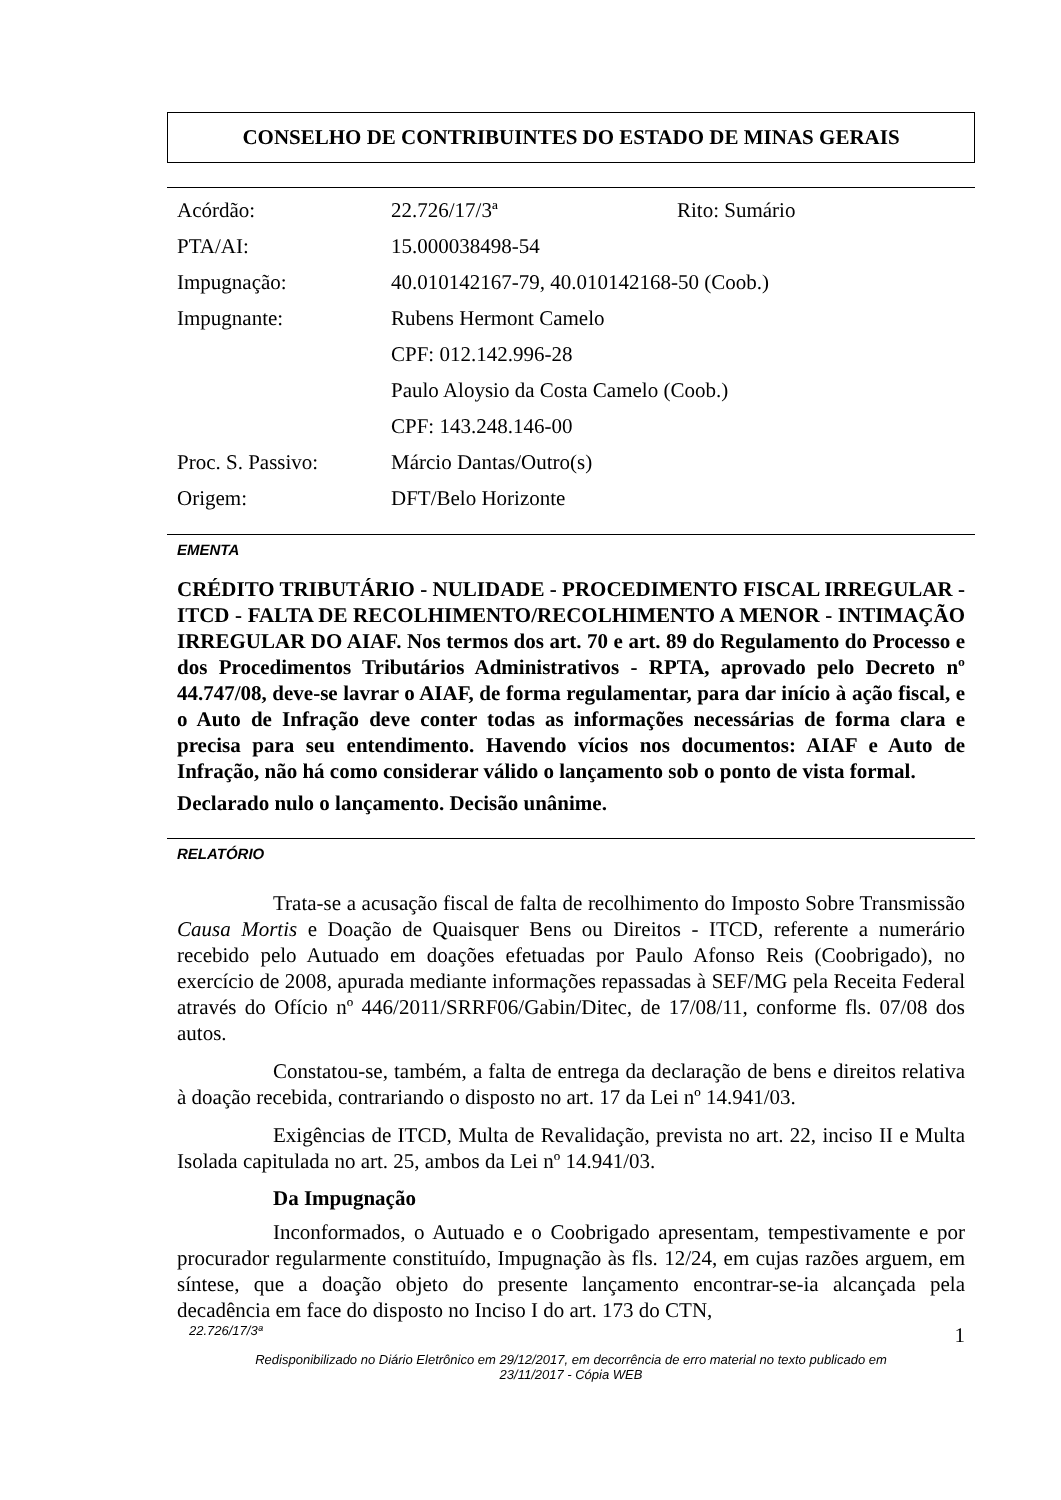CONSELHO DE CONTRIBUINTES DO ESTADO DE MINAS GERAIS
| Acórdão: | 22.726/17/3ª | Rito: Sumário |
| PTA/AI: | 15.000038498-54 | |
| Impugnação: | 40.010142167-79, 40.010142168-50 (Coob.) | |
| Impugnante: | Rubens Hermont Camelo | |
| | CPF: 012.142.996-28 | |
| | Paulo Aloysio da Costa Camelo (Coob.) | |
| | CPF: 143.248.146-00 | |
| Proc. S. Passivo: | Márcio Dantas/Outro(s) | |
| Origem: | DFT/Belo Horizonte | |
EMENTA
CRÉDITO TRIBUTÁRIO - NULIDADE - PROCEDIMENTO FISCAL IRREGULAR - ITCD - FALTA DE RECOLHIMENTO/RECOLHIMENTO A MENOR - INTIMAÇÃO IRREGULAR DO AIAF. Nos termos dos art. 70 e art. 89 do Regulamento do Processo e dos Procedimentos Tributários Administrativos - RPTA, aprovado pelo Decreto nº 44.747/08, deve-se lavrar o AIAF, de forma regulamentar, para dar início à ação fiscal, e o Auto de Infração deve conter todas as informações necessárias de forma clara e precisa para seu entendimento. Havendo vícios nos documentos: AIAF e Auto de Infração, não há como considerar válido o lançamento sob o ponto de vista formal.
Declarado nulo o lançamento. Decisão unânime.
RELATÓRIO
Trata-se a acusação fiscal de falta de recolhimento do Imposto Sobre Transmissão Causa Mortis e Doação de Quaisquer Bens ou Direitos - ITCD, referente a numerário recebido pelo Autuado em doações efetuadas por Paulo Afonso Reis (Coobrigado), no exercício de 2008, apurada mediante informações repassadas à SEF/MG pela Receita Federal através do Ofício nº 446/2011/SRRF06/Gabin/Ditec, de 17/08/11, conforme fls. 07/08 dos autos.
Constatou-se, também, a falta de entrega da declaração de bens e direitos relativa à doação recebida, contrariando o disposto no art. 17 da Lei nº 14.941/03.
Exigências de ITCD, Multa de Revalidação, prevista no art. 22, inciso II e Multa Isolada capitulada no art. 25, ambos da Lei nº 14.941/03.
Da Impugnação
Inconformados, o Autuado e o Coobrigado apresentam, tempestivamente e por procurador regularmente constituído, Impugnação às fls. 12/24, em cujas razões arguem, em síntese, que a doação objeto do presente lançamento encontrar-se-ia alcançada pela decadência em face do disposto no Inciso I do art. 173 do CTN,
22.726/17/3ª 1
Redisponibilizado no Diário Eletrônico em 29/12/2017, em decorrência de erro material no texto publicado em
23/11/2017 - Cópia WEB